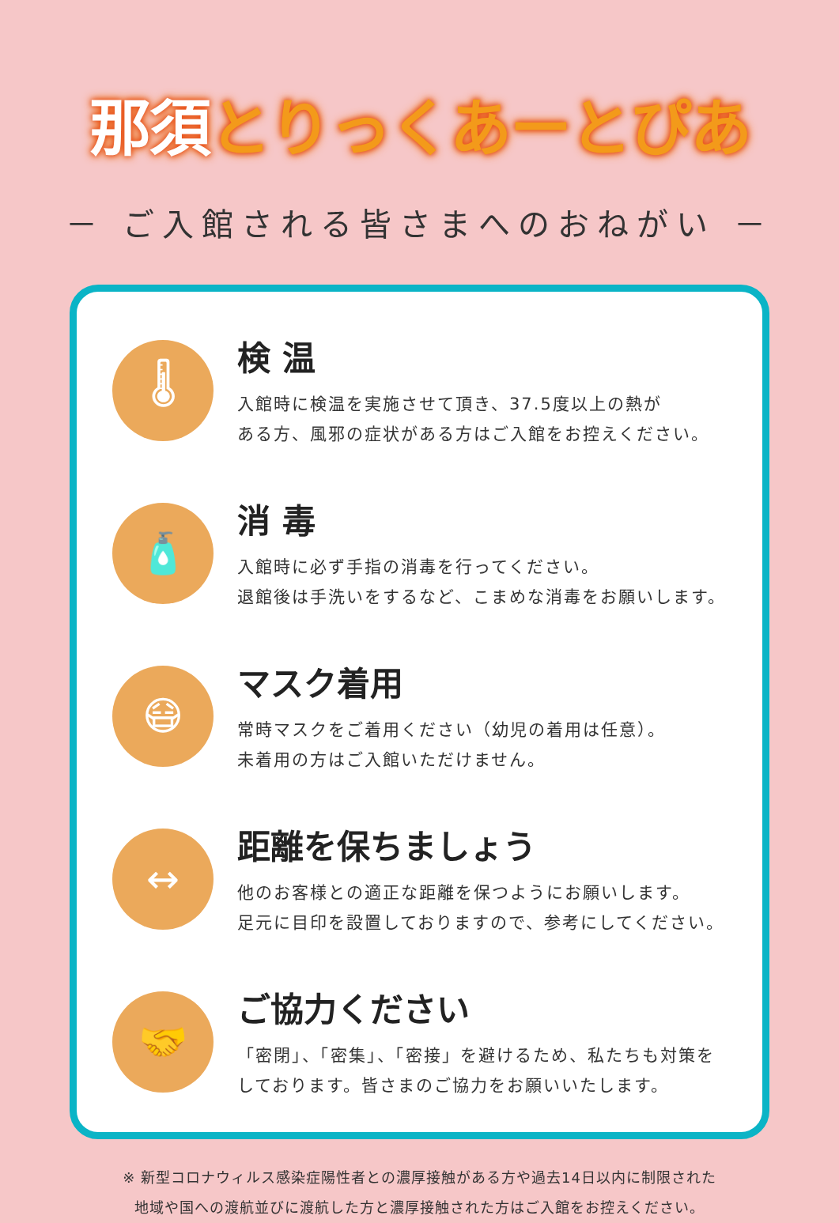那須とりっくあーとぴあ
－ ご入館される皆さまへのおねがい －
🌡
検 温
入館時に検温を実施させて頂き、37.5度以上の熱が
ある方、風邪の症状がある方はご入館をお控えください。
🧴
消 毒
入館時に必ず手指の消毒を行ってください。
退館後は手洗いをするなど、こまめな消毒をお願いします。
😷
マスク着用
常時マスクをご着用ください（幼児の着用は任意）。
未着用の方はご入館いただけません。
↔
距離を保ちましょう
他のお客様との適正な距離を保つようにお願いします。
足元に目印を設置しておりますので、参考にしてください。
🤝
ご協力ください
「密閉」、「密集」、「密接」を避けるため、私たちも対策を
しております。皆さまのご協力をお願いいたします。
※ 新型コロナウィルス感染症陽性者との濃厚接触がある方や過去14日以内に制限された
地域や国への渡航並びに渡航した方と濃厚接触された方はご入館をお控えください。